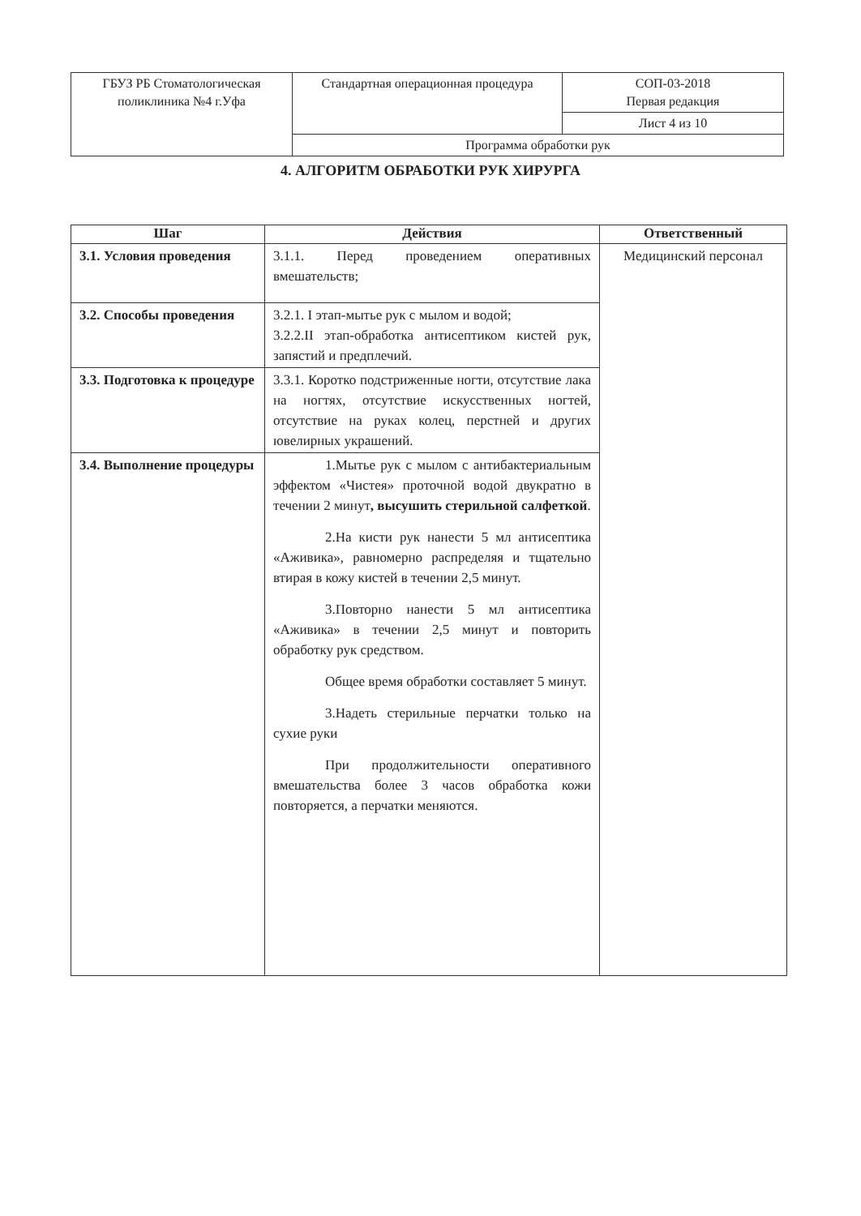| ГБУЗ РБ Стоматологическая поликлиника №4 г.Уфа | Стандартная операционная процедура | СОП-03-2018 Первая редакция |
| | | Лист 4 из 10 |
| | Программа обработки рук | |
4. АЛГОРИТМ ОБРАБОТКИ РУК ХИРУРГА
| Шаг | Действия | Ответственный |
| --- | --- | --- |
| 3.1. Условия проведения | 3.1.1. Перед проведением оперативных вмешательств; | Медицинский персонал |
| 3.2. Способы проведения | 3.2.1. I этап-мытье рук с мылом и водой; 3.2.2.II этап-обработка антисептиком кистей рук, запястий и предплечий. | |
| 3.3. Подготовка к процедуре | 3.3.1. Коротко подстриженные ногти, отсутствие лака на ногтях, отсутствие искусственных ногтей, отсутствие на руках колец, перстней и других ювелирных украшений. | |
| 3.4. Выполнение процедуры | 1.Мытье рук с мылом с антибактериальным эффектом «Чистея» проточной водой двукратно в течении 2 минут , высушить стерильной салфеткой . 2.На кисти рук нанести 5 мл антисептика «Аживика», равномерно распределяя и тщательно втирая в кожу кистей в течении 2,5 минут. 3.Повторно нанести 5 мл антисептика «Аживика» в течении 2,5 минут и повторить обработку рук средством. Общее время обработки составляет 5 минут. 3.Надеть стерильные перчатки только на сухие руки При продолжительности оперативного вмешательства более 3 часов обработка кожи повторяется, а перчатки меняются. | |